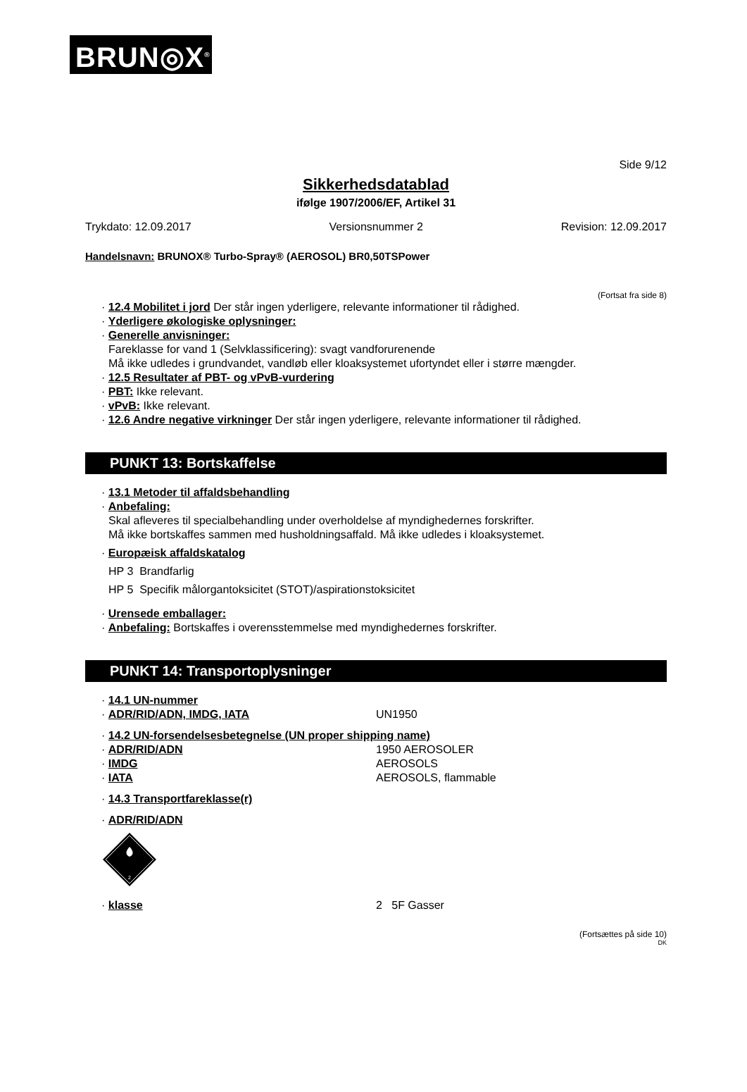BRUN◎X<sup>®</sup>
Side 9/12
Sikkerhedsdatablad
ifølge 1907/2006/EF, Artikel 31
Trykdato: 12.09.2017 Versionsnummer 2 Revision: 12.09.2017
Handelsnavn: BRUNOX® Turbo-Spray® (AEROSOL) BR0,50TSPower
(Fortsat fra side 8)
· 12.4 Mobilitet i jord Der står ingen yderligere, relevante informationer til rådighed.
· Yderligere økologiske oplysninger:
· Generelle anvisninger:
Fareklasse for vand 1 (Selvklassificering): svagt vandforurenende
Må ikke udledes i grundvandet, vandløb eller kloaksystemet ufortyndet eller i større mængder.
· 12.5 Resultater af PBT- og vPvB-vurdering
· PBT: Ikke relevant.
· vPvB: Ikke relevant.
· 12.6 Andre negative virkninger Der står ingen yderligere, relevante informationer til rådighed.
PUNKT 13: Bortskaffelse
· 13.1 Metoder til affaldsbehandling
· Anbefaling:
Skal afleveres til specialbehandling under overholdelse af myndighedernes forskrifter.
Må ikke bortskaffes sammen med husholdningsaffald. Må ikke udledes i kloaksystemet.
· Europæisk affaldskatalog
HP 3 Brandfarlig
HP 5 Specifik målorgantoksicitet (STOT)/aspirationstoksicitet
· Urensede emballager:
· Anbefaling: Bortskaffes i overensstemmelse med myndighedernes forskrifter.
PUNKT 14: Transportoplysninger
· 14.1 UN-nummer
· ADR/RID/ADN, IMDG, IATA UN1950
· 14.2 UN-forsendelsesbetegnelse (UN proper shipping name)
· ADR/RID/ADN 1950 AEROSOLER
· IMDG AEROSOLS
· IATA AEROSOLS, flammable
· 14.3 Transportfareklasse(r)
· ADR/RID/ADN
2
· klasse 2 5F Gasser
(Fortsættes på side 10)
DK